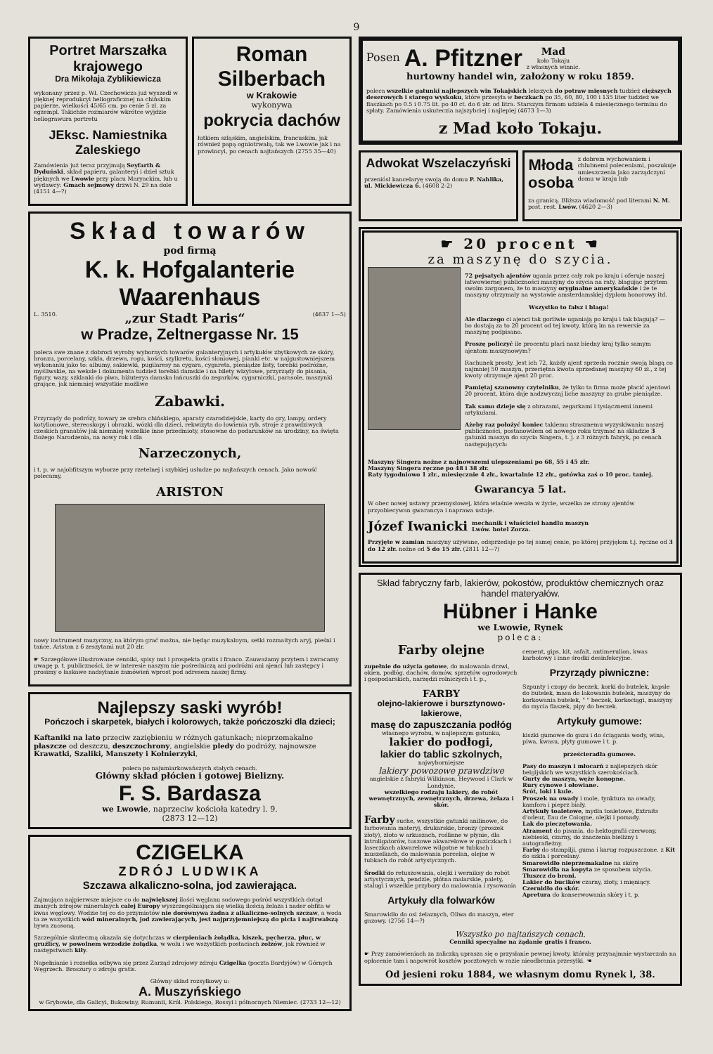9
Portret Marszałka krajowego
Dra Mikołaja Zyblikiewicza
wykonany przez p. Wł. Czechowicza już wyszedł w pięknej reprodukcyi heliograficznej na chińskim papierze, wielkości 45/65 cm. po cenie 5 zł. za egzempl. Takichże rozmiarów wkrótce wyjdzie heliograwura portretu
JEksc. Namiestnika Zaleskiego
Zamówienia już teraz przyjmują Seyfarth & Dyduński, skład papieru, galanteryi i dzieł sztuk pięknych we Lwowie przy placu Maryackim, lub u wydawcy: Gmach sejmowy drzwi N. 29 na dole (4151 4—?)
Roman Silberbach
w Krakowie
wykonywa
pokrycia dachów
łutkiem szląskim, angielskim, francuskim, jak również papą ogniotrwałą, tak we Lwowie jak i na prowincyi, po cenach najtańszych (2755 35—40)
Skład towarów
pod firmą
K. k. Hofgalanterie Waarenhaus
L. 3510. „zur Stadt Paris“(4637 1—5)
w Pradze, Zeltnergasse Nr. 15
poleca swe znane z dobroci wyroby wybornych towarów galanteryjnych i artykułów zbytkowych ze skóry, bronzu, porcelany, szkła, drzewa, rogu, kości, szylkretu, kości słoniowej, pianki etc. w najgustowniejszem wykonaniu jako to: albumy, sakiewki, pugilaresy na cygara, cygareta, pieniądze listy, torebki podróżne, myśliwskie, na weksle i dokumenta tudzież torebki damskie i na bilety wizytowe, przyrządy do pisania, figury, wazy, szklanki do piwa, biżuterya damska łańcuszki do zegarków, cygarniczki, parasole, maszynki grające, jak niemniej wszystkie możliwe
Zabawki.
Przyrządy do podróży, towary ze srebra chińskiego, aparaty czarodziejskie, karty do gry, lampy, ordery kotylionowe, stereoskopy i obrazki, wózki dla dzieci, rekwizyta do łowienia ryb, stroje z prawdziwych czeskich granatów jak niemniej wszelkie inne przedmioty, stosowne do podarunków na urodziny, na święta Bożego Narodzenia, na nowy rok i dla
Narzeczonych,
i t. p. w najobfitszym wyborze przy rzetelnej i szybkiej usłudze po najtańszych cenach. Jako nowość polecamy,
ARISTON
nowy instrument muzyczny, na którym grać można, nie będąc muzykalnym, setki rozmaitych aryj, pieśni i tańce. Ariston z 6 zeszytami nut 20 złr.
☛ Szczegółowe illustrowane cenniki, spisy nut i prospekta gratis i franco. Zauważamy przytem i zwracamy uwagę p. t. publiczności, że w interesie naszym nie pośredniczą ani podróżni ani ajenci lub zastępcy i prosimy o łaskawe nadsyłanie zamówień wprost pod adresem naszej firmy.
Najlepszy saski wyrób!
Pończoch i skarpetek, białych i kolorowych, także pończoszki dla dzieci;
Kaftaniki na lato przeciw zaziębieniu w różnych gatunkach; nieprzemakalne płaszcze od deszczu, deszczochrony, angielskie pledy do podróży, najnowsze Krawatki, Szaliki, Manszety i Kołnierzyki,
poleca po najumiarkowańszych stałych cenach.
Główny skład płócien i gotowej Bielizny.
F. S. Bardasza
we Lwowie, naprzeciw kościoła katedry l. 9.
(2873 12—12)
CZIGELKA
ZDRÓJ LUDWIKA
Szczawa alkaliczno-solna, jod zawierająca.
Zajmująca najpierwsze miejsce co do największej ilości węglanu sodowego pośród wszystkich dotąd znanych zdrojów mineralnych całej Europy wyszczególniająca się wielką ilością żelaza i nader obfita w kwas węglowy. Wodzie tej co do przymiotów nie dorównywa żadna z alkaliczno-solnych szczaw, a woda ta ze wszystkich wód mineralnych, jod zawierających, jest najprzyjemniejszą do picia i najtrwalszą bywa zuosoną.
Szczególnie skuteczną okazała się dotychczas w cierpieniach żołądka, kiszek, pęcherza, płuc, w gruźlicy, w powolnem wrzodzie żołądka, w wolu i we wszystkich postaciach zołzów, jak również w następstwach kiły.
Napełnianie i rozsełka odbywa się przez Zarząd zdrojowy zdroju Czigelka (poczta Bardyjów) w Górnych Węgrzech. Broszury o zdroju gratis.
Główny skład rozsyłkowy u:
A. Muszyńskiego
w Grybowie, dla Galicyi, Bukowiny, Rumunii, Król. Polskiego, Rossyi i północnych Niemiec. (2733 12—12)
Posen A. Pfitzner Mad
koło Tokaju
z własnych winnic.
hurtowny handel win, założony w roku 1859.
poleca wszelkie gatunki najlepszych win Tokajskich lekszych do potraw mięsnych tudzież cięższych deserowych i starego wyskoku, które przesyła w beczkach po 35, 60, 80, 100 i 135 liter tudzież we flaszkach po 0.5 i 0.75 lit. po 40 ct. do 6 złr. od litra. Starszym firmom udziela 4 miesięcznego terminu do spłaty. Zamówienia uskuteczia najszybciej i najlepiej (4673 1—3)
z Mad koło Tokaju.
Adwokat Wszelaczyński
przeniósł kancelaryę swoją do domu P. Nahlika, ul. Mickiewicza 6. (4608 2-2)
Młoda osoba z dobrem wychowaniem i chlubnemi poleceniami, poszukuje umieszczenia jako zarządczyni domu w kraju lub
za granicą. Bliższa wiadomość pod literami N. M. post. rest. Lwów. (4620 2—3)
☛ 20 procent ☚
za maszynę do szycia.
72 pejsatych ajentów ugania przez cały rok po kraju i oferuje naszej łatwowiernej publiczności maszyny do szycia na raty, blagując przytem swoim zargonem, że to maszyny oryginalne amerykańskie i że te maszyny otrzymały na wystawie amsterdamskiej dyplom honorowy itd.
Wszystko to fałsz i blaga!
Ale dlaczego ci ajenci tak gorliwie uganiają po kraju i tak blagują? — bo dostają za to 20 procent od tej kwoty, którą im na rewersie za maszynę podpisano.
Proszę policzyć ile procentu płaci nasz biedny kraj tylko samym ajentom maszynowym?
Rachunek prosty. Jest ich 72, każdy ajent sprzeda rocznie swoją blagą co najmniej 50 maszyn, przeciętna kwota sprzedanej maszyny 60 zł., z tej kwoty otrzymuje ajent 20 proc.
Pamiętaj szanowny czytelniku, że tylko ta firma może płacić ajentowi 20 procent, która daje nadzwyczaj liche maszyny za grube pieniądze.
Tak samo dzieje się z obrazami, zegarkami i tysiącznemi innemi artykułami.
Ażeby raz położyć koniec takiemu strasznemu wyzyskiwaniu naszej publiczności, postanowiłem od nowego roku trzymać na składzie 3 gatunki maszyn do szycia Singera, t. j. z 3 różnych fabryk, po cenach następujących:
Maszyny Singera nożne z najnowszemi ulepszeniami po 68, 55 i 45 złr.
Maszyny Singera ręczne po 48 i 38 złr.
Raty tygodniowo 1 złr., miesięcznie 4 złr., kwartalnie 12 złr., gotówka zaś o 10 proc. taniej.
Gwarancya 5 lat.
W obec nowej ustawy przemysłowej, która właśnie weszła w życie, wszelka ze strony ajentów przyobiecywan gwarancya i naprawa ustaje.
Józef Iwanicki mechanik i właściciel handlu maszyn
Lwów. hotel Zorza.
Przyjęte w zamian maszyny używane, odsprzedaje po tej samej cenie, po której przyjęłom t.j. ręczne od 3 do 12 złr. nożne od 5 do 15 złr. (2811 12—?)
Skład fabryczny farb, lakierów, pokostów, produktów chemicznych oraz handel materyałów.
Hübner i Hanke
we Lwowie, Rynek
poleca:
Farby olejne
zupełnie do użycia gotowe, do malowania drzwi, okien, podłóg, dachów, domów, sprzętów ogrodowych i gospodarskich, narzędzi rolniczych i t. p.,
FARBY
olejno-lakierowe i bursztynowo-lakierowe,
masę do zapuszczania podłóg
własnego wyrobu, w najlepszym gatunku,
lakier do podłogi,
lakier do tablic szkolnych,
najwyborniejsze
lakiery powozowe prawdziwe
angielskie z fabryki Wilkinson, Heywood i Clark w Londynie,
wszelkiego rodzaju lakiery, do robót wewnętrznych, zewnętrznych, drzewa, żelaza i skór.
Farby suche, wszystkie gatunki anilinowe, do farbowania materyj, drukarskie, bronzy (proszek złoty), złoto w arkuszach, roślinne w płynie, dla introligatorów, tuszowe akwarelowe w guziczkach i laseczkach akwarelowe wilgotne w tubkach i muszelkach, do malowania porcelan, olejne w tubkach do robót artystycznych.
Środki do retuszowania, olejki i werniksy do robót artystycznych, pendzle, płótna malarskie, palety, stalugi i wszelkie przybory do malowania i rysowania
Artykuły dla folwarków
Smarowidło do osi żelaznych, Oliwa do maszyn, eter gazowy, (2756 14—?)
cement, gips, kit, asfalt, antimerulion, kwas karbolowy i inne środki desinfekcyjne.
Przyrządy piwniczne:
Szpunty i czopy do beczek, korki do butelek, kapsle do butelek, masa do lakowania butelek, maszyny do korkowania butelek, " " beczek, korkociągi, maszyny do mycia flaszek, pipy do beczek.
Artykuły gumowe:
kiszki gumowe do gazu i do ściągania wody, wina, piwa, kwasu, płyty gumowe i t. p.
prześcieradła gumowe.
Pasy do maszyn i młocarń z najlepszych skór belgijskich we wszystkich szerokościach.
Gurty do maszyn, węże konopne.
Rury cynowe i ołowiane.
Śrót, loki i kule.
Proszek na owady i mole, tynktura na owady, kamfora i pieprz biały.
Artykuły toaletowe, mydła toaletowe, Extraits d'odeur, Eau de Cologne, olejki i pomady.
Lak do pieczętowania.
Atrament do pisania, do hektografii czerwony, niebieski, czarny, do znaczenia bielizny i autografieżny.
Farby do stampilji, guma i karug rozpuszczone. z Kit do szkła i porcelany.
Smarowidło nieprzemakalne na skórę
Smarowidła na kopyta ze sposobem użycia.
Tłuszcz do broni.
Lakier do bucików czarny, złoty, i mięniący.
Czernidło do skór.
Apretura do konserwowania skóry i t. p.
Wszystko po najtańszych cenach.
Cenniki specyalne na żądanie gratis i franco.
☛ Przy zamówieniach za zaliczką uprasza się o przysłanie pewnej kwoty, któraby przynajmnie wystarczała na opłacenie tam i napowrót kosztów pocztowych w razie nieodbrania przesyłki. ☚
Od jesieni roku 1884, we własnym domu Rynek l, 38.